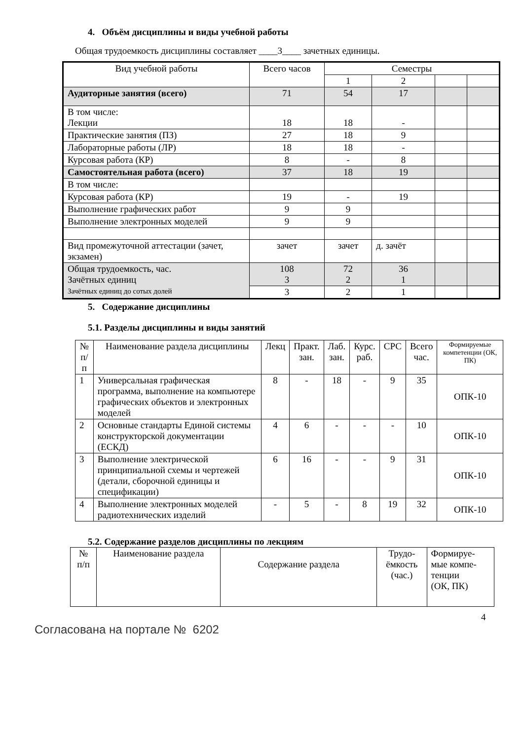4. Объём дисциплины и виды учебной работы
Общая трудоемкость дисциплины составляет ____3____ зачетных единицы.
| Вид учебной работы | Всего часов | Семестры | | | |
| --- | --- | --- | --- | --- | --- |
| | | 1 | 2 | | |
| Аудиторные занятия (всего) | 71 | 54 | 17 | | |
| В том числе: Лекции | 18 | 18 | - | | |
| Практические занятия (ПЗ) | 27 | 18 | 9 | | |
| Лабораторные работы (ЛР) | 18 | 18 | - | | |
| Курсовая работа (КР) | 8 | - | 8 | | |
| Самостоятельная работа (всего) | 37 | 18 | 19 | | |
| В том числе: | | | | | |
| Курсовая работа (КР) | 19 | - | 19 | | |
| Выполнение графических работ | 9 | 9 | | | |
| Выполнение электронных моделей | 9 | 9 | | | |
| Вид промежуточной аттестации (зачет, экзамен) | зачет | зачет | д. зачёт | | |
| Общая трудоемкость, час. Зачётных единиц Зачётных единиц до сотых долей | 108 3 | 72 2 | 36 1 | | |
| | 3 | 2 | 1 | | |
5. Содержание дисциплины
5.1. Разделы дисциплины и виды занятий
| № п/п | Наименование раздела дисциплины | Лекц | Практ. зан. | Лаб. зан. | Курс. раб. | СРС | Всего час. | Формируемые компетенции (ОК, ПК) |
| 1 | Универсальная графическая программа, выполнение на компьютере графических объектов и электронных моделей | 8 | - | 18 | - | 9 | 35 | ОПК-10 |
| 2 | Основные стандарты Единой системы конструкторской документации (ЕСКД) | 4 | 6 | - | - | - | 10 | ОПК-10 |
| 3 | Выполнение электрической принципиальной схемы и чертежей (детали, сборочной единицы и спецификации) | 6 | 16 | - | - | 9 | 31 | ОПК-10 |
| 4 | Выполнение электронных моделей радиотехнических изделий | - | 5 | - | 8 | 19 | 32 | ОПК-10 |
5.2. Содержание разделов дисциплины по лекциям
| № п/п | Наименование раздела | Содержание раздела | Трудо- ёмкость (час.) | Формируе- мые компе- тенции (ОК, ПК) |
4
Согласована на портале № 6202